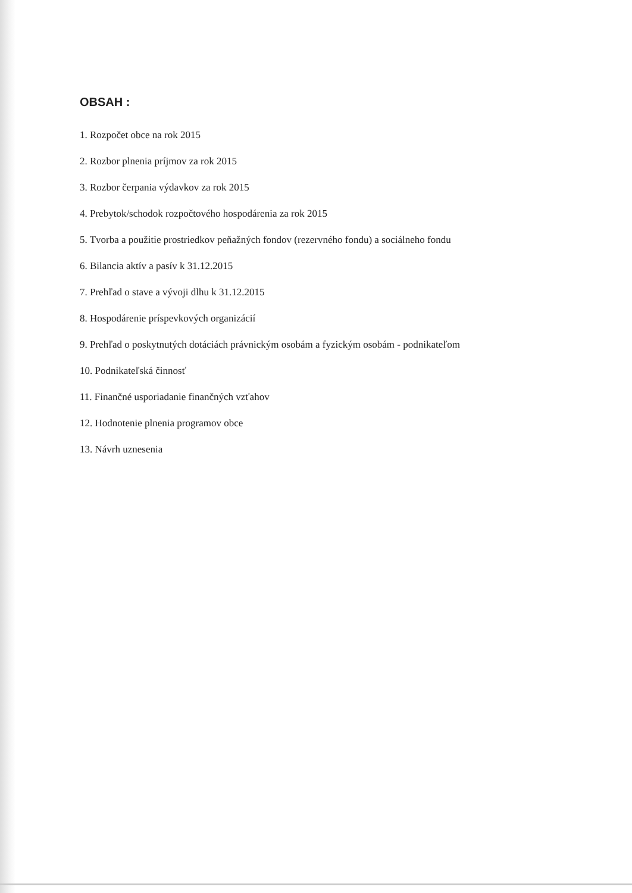OBSAH :
1. Rozpočet obce na rok 2015
2. Rozbor plnenia príjmov za rok 2015
3. Rozbor čerpania výdavkov za rok 2015
4. Prebytok/schodok rozpočtového hospodárenia za rok 2015
5. Tvorba a použitie prostriedkov peňažných fondov (rezervného fondu) a sociálneho fondu
6. Bilancia aktív a pasív k 31.12.2015
7. Prehľad o stave a vývoji dlhu k 31.12.2015
8. Hospodárenie príspevkových organizácií
9. Prehľad o poskytnutých dotáciách právnickým osobám a fyzickým osobám - podnikateľom
10. Podnikateľská činnosť
11. Finančné usporiadanie finančných vzťahov
12. Hodnotenie plnenia programov obce
13. Návrh uznesenia